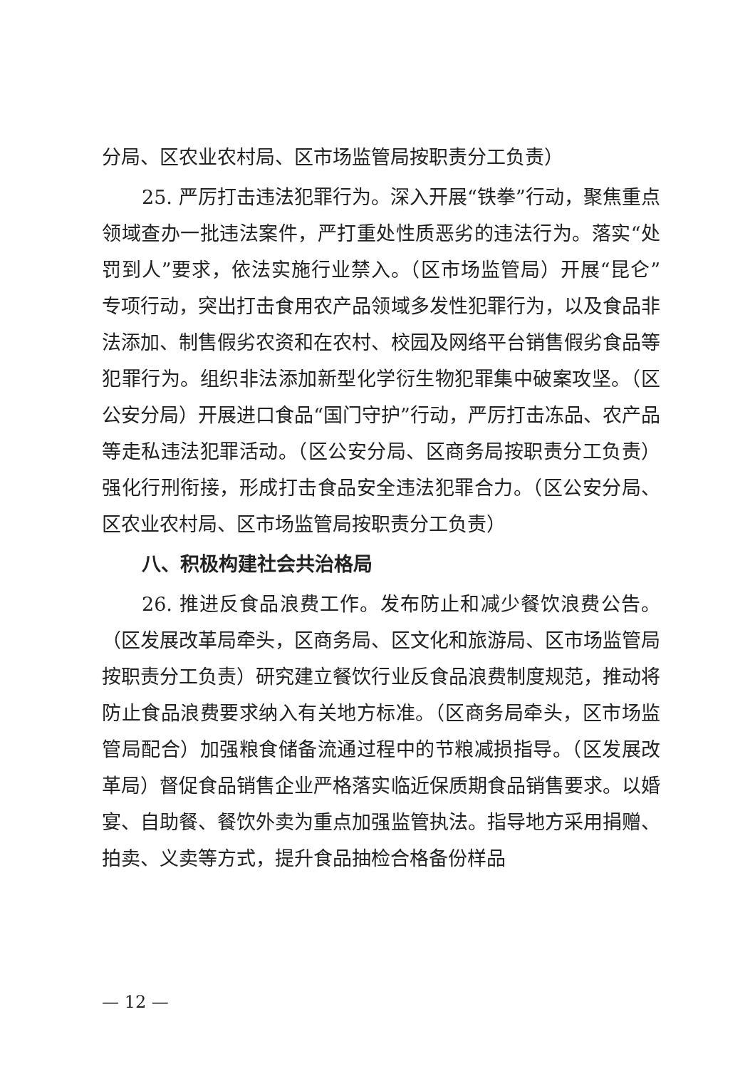分局、区农业农村局、区市场监管局按职责分工负责）
25. 严厉打击违法犯罪行为。深入开展“铁拳”行动，聚焦重点领域查办一批违法案件，严打重处性质恶劣的违法行为。落实“处罚到人”要求，依法实施行业禁入。（区市场监管局）开展“昆仑”专项行动，突出打击食用农产品领域多发性犯罪行为，以及食品非法添加、制售假劣农资和在农村、校园及网络平台销售假劣食品等犯罪行为。组织非法添加新型化学衍生物犯罪集中破案攻坚。（区公安分局）开展进口食品“国门守护”行动，严厉打击冻品、农产品等走私违法犯罪活动。（区公安分局、区商务局按职责分工负责）强化行刑衔接，形成打击食品安全违法犯罪合力。（区公安分局、区农业农村局、区市场监管局按职责分工负责）
八、积极构建社会共治格局
26. 推进反食品浪费工作。发布防止和减少餐饮浪费公告。（区发展改革局牵头，区商务局、区文化和旅游局、区市场监管局按职责分工负责）研究建立餐饮行业反食品浪费制度规范，推动将防止食品浪费要求纳入有关地方标准。（区商务局牵头，区市场监管局配合）加强粮食储备流通过程中的节粮减损指导。（区发展改革局）督促食品销售企业严格落实临近保质期食品销售要求。以婚宴、自助餐、餐饮外卖为重点加强监管执法。指导地方采用捐赠、拍卖、义卖等方式，提升食品抽检合格备份样品
— 12 —